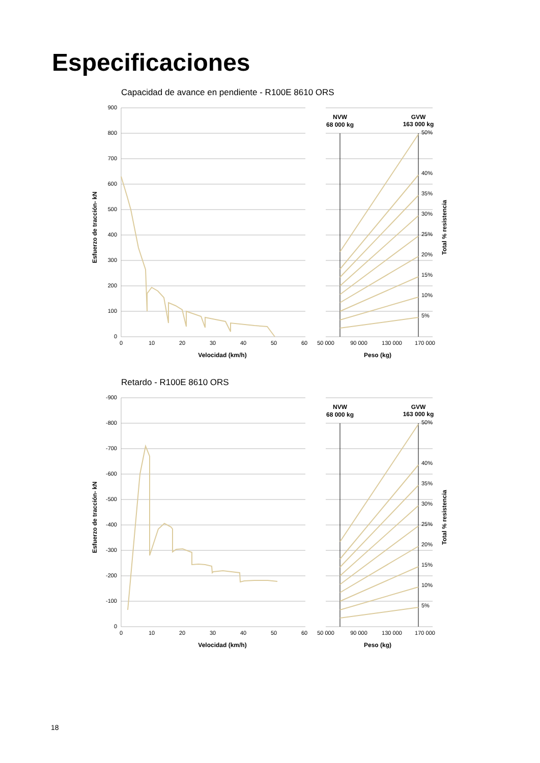Especificaciones
Capacidad de avance en pendiente - R100E 8610 ORS
900
800
700
600
500
400
300
200
100
0
0
10
20
30
40
50
60
50 000
90 000
130 000
170 000
Velocidad (km/h)
Peso (kg)
NVW
68 000 kg
GVW
163 000 kg
50%
40%
35%
30%
25%
20%
15%
10%
5%
Esfuerzo de tracción- kN
Total % resistencia
Retardo - R100E 8610 ORS
-900
-800
-700
-600
-500
-400
-300
-200
-100
0
0
10
20
30
40
50
60
50 000
90 000
130 000
170 000
Velocidad (km/h)
Peso (kg)
NVW
68 000 kg
GVW
163 000 kg
50%
40%
35%
30%
25%
20%
15%
10%
5%
Esfuerzo de tracción- kN
Total % resistencia
18